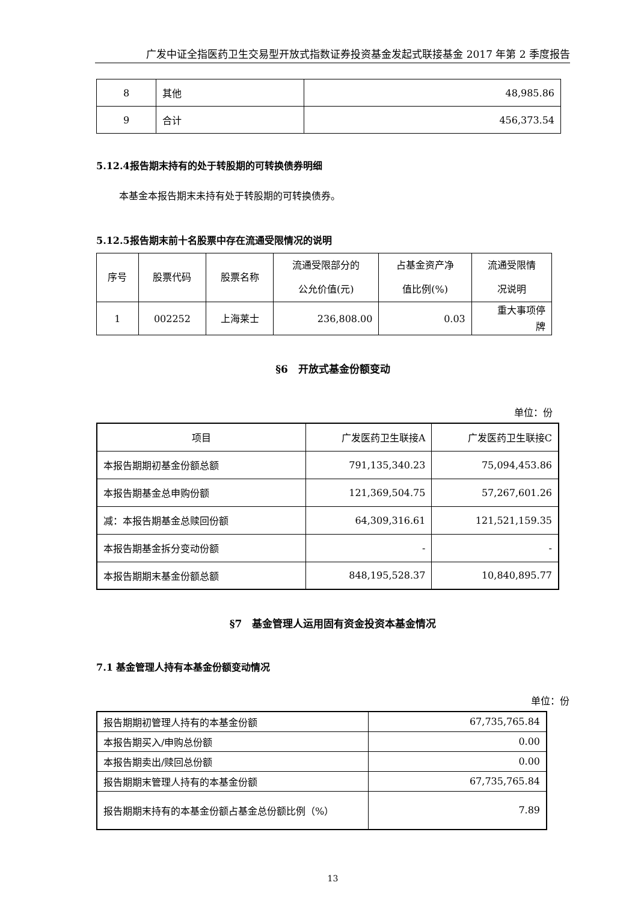广发中证全指医药卫生交易型开放式指数证券投资基金发起式联接基金 2017 年第 2 季度报告
| 8 | 其他 | 48,985.86 |
| 9 | 合计 | 456,373.54 |
5.12.4报告期末持有的处于转股期的可转换债券明细
本基金本报告期末未持有处于转股期的可转换债券。
5.12.5报告期末前十名股票中存在流通受限情况的说明
| 序号 | 股票代码 | 股票名称 | 流通受限部分的 公允价值(元) | 占基金资产净 值比例(%) | 流通受限情 况说明 |
| --- | --- | --- | --- | --- | --- |
| 1 | 002252 | 上海莱士 | 236,808.00 | 0.03 | 重大事项停 牌 |
§6　开放式基金份额变动
单位：份
| 项目 | 广发医药卫生联接A | 广发医药卫生联接C |
| 本报告期期初基金份额总额 | 791,135,340.23 | 75,094,453.86 |
| 本报告期基金总申购份额 | 121,369,504.75 | 57,267,601.26 |
| 减：本报告期基金总赎回份额 | 64,309,316.61 | 121,521,159.35 |
| 本报告期基金拆分变动份额 | - | - |
| 本报告期期末基金份额总额 | 848,195,528.37 | 10,840,895.77 |
§7　基金管理人运用固有资金投资本基金情况
7.1 基金管理人持有本基金份额变动情况
单位：份
| 报告期期初管理人持有的本基金份额 | 67,735,765.84 |
| 本报告期买入/申购总份额 | 0.00 |
| 本报告期卖出/赎回总份额 | 0.00 |
| 报告期期末管理人持有的本基金份额 | 67,735,765.84 |
| 报告期期末持有的本基金份额占基金总份额比例（%） | 7.89 |
13